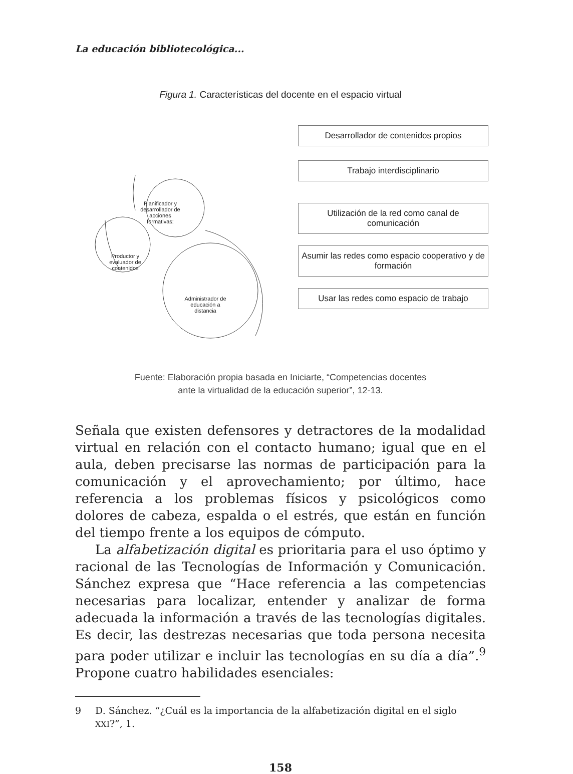La educación bibliotecológica...
Figura 1. Características del docente en el espacio virtual
Planificador y desarrollador de acciones formativas:
Productor y evaluador de contenidos
Administrador de educación a distancia
Desarrollador de contenidos propios
Trabajo interdisciplinario
Utilización de la red como canal de comunicación
Asumir las redes como espacio cooperativo y de formación
Usar las redes como espacio de trabajo
Fuente: Elaboración propia basada en Iniciarte, “Competencias docentes
ante la virtualidad de la educación superior”, 12-13.
Señala que existen defensores y detractores de la modalidad virtual en relación con el contacto humano; igual que en el aula, deben precisarse las normas de participación para la comunicación y el aprovechamiento; por último, hace referencia a los problemas físicos y psicológicos como dolores de cabeza, espalda o el estrés, que están en función del tiempo frente a los equipos de cómputo.
La alfabetización digital es prioritaria para el uso óptimo y racional de las Tecnologías de Información y Comunicación. Sánchez expresa que “Hace referencia a las competencias necesarias para localizar, entender y analizar de forma adecuada la información a través de las tecnologías digitales. Es decir, las destrezas necesarias que toda persona necesita para poder utilizar e incluir las tecnologías en su día a día”.<sup>9</sup> Propone cuatro habilidades esenciales:
9 D. Sánchez. “¿Cuál es la importancia de la alfabetización digital en el siglo XXI?”, 1.
158